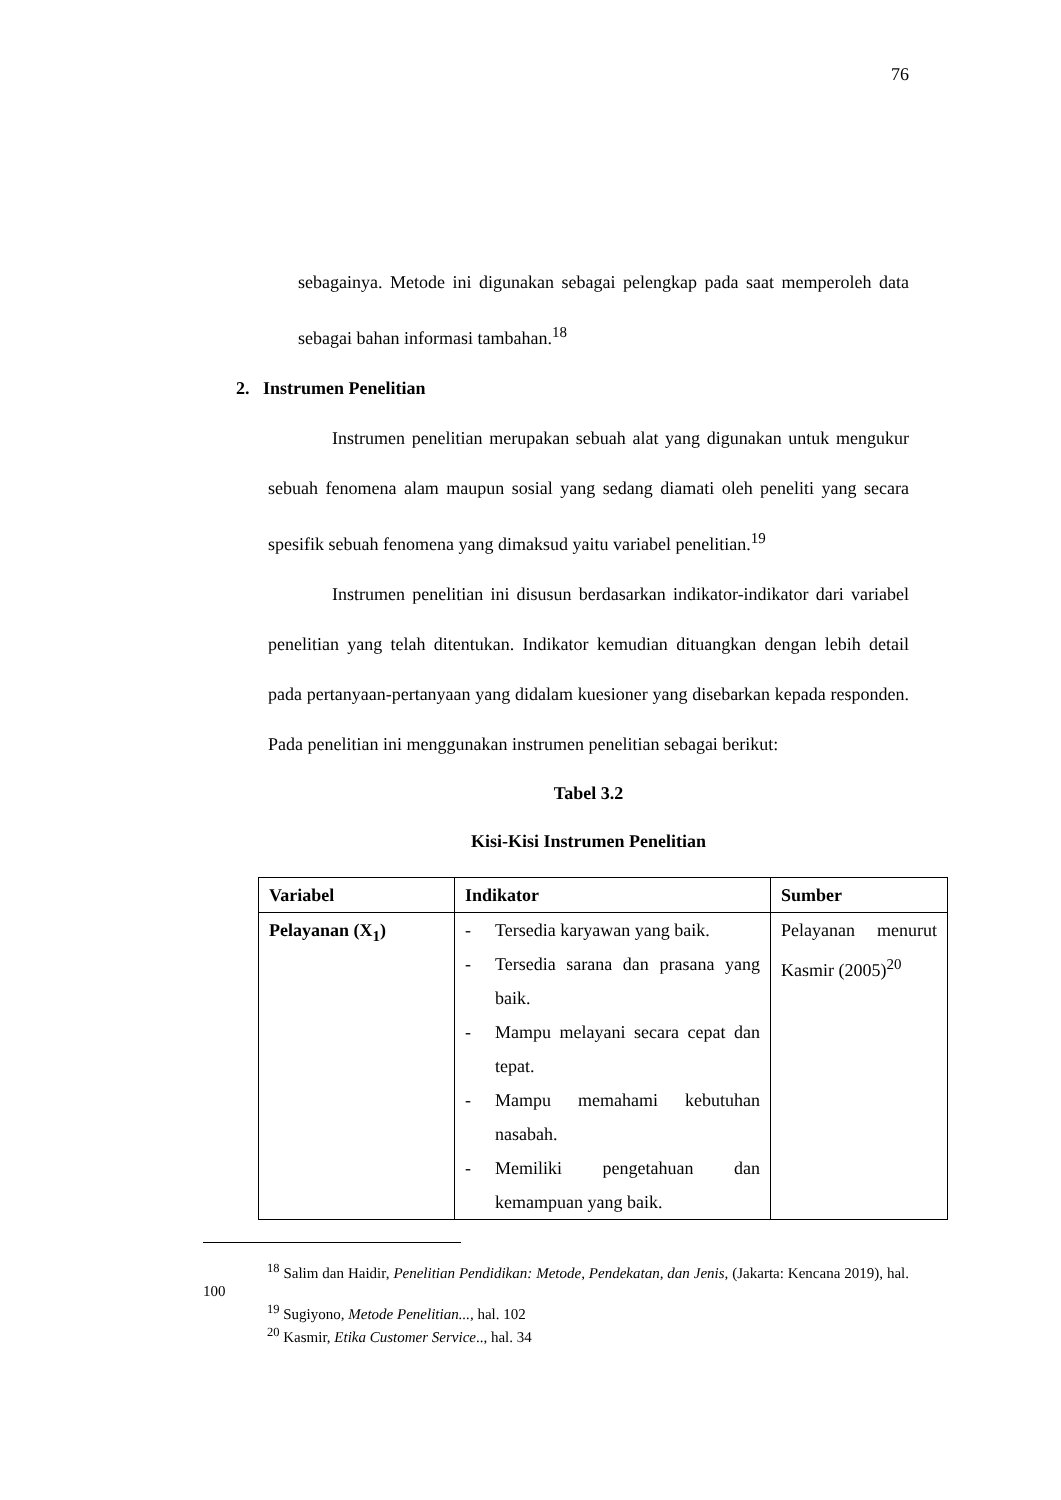76
sebagainya. Metode ini digunakan sebagai pelengkap pada saat memperoleh data sebagai bahan informasi tambahan.<sup>18</sup>
2. Instrumen Penelitian
Instrumen penelitian merupakan sebuah alat yang digunakan untuk mengukur sebuah fenomena alam maupun sosial yang sedang diamati oleh peneliti yang secara spesifik sebuah fenomena yang dimaksud yaitu variabel penelitian.<sup>19</sup>
Instrumen penelitian ini disusun berdasarkan indikator-indikator dari variabel penelitian yang telah ditentukan. Indikator kemudian dituangkan dengan lebih detail pada pertanyaan-pertanyaan yang didalam kuesioner yang disebarkan kepada responden. Pada penelitian ini menggunakan instrumen penelitian sebagai berikut:
Tabel 3.2
Kisi-Kisi Instrumen Penelitian
| Variabel | Indikator | Sumber |
| --- | --- | --- |
| Pelayanan (X<sub>1</sub>) | - Tersedia karyawan yang baik. - Tersedia sarana dan prasana yang baik. - Mampu melayani secara cepat dan tepat. - Mampu memahami kebutuhan nasabah. - Memiliki pengetahuan dan kemampuan yang baik. | Pelayanan menurut Kasmir (2005)<sup>20</sup> |
<sup>18</sup> Salim dan Haidir, Penelitian Pendidikan: Metode, Pendekatan, dan Jenis, (Jakarta: Kencana 2019), hal. 100
<sup>19</sup> Sugiyono, Metode Penelitian..., hal. 102
<sup>20</sup> Kasmir, Etika Customer Service.., hal. 34